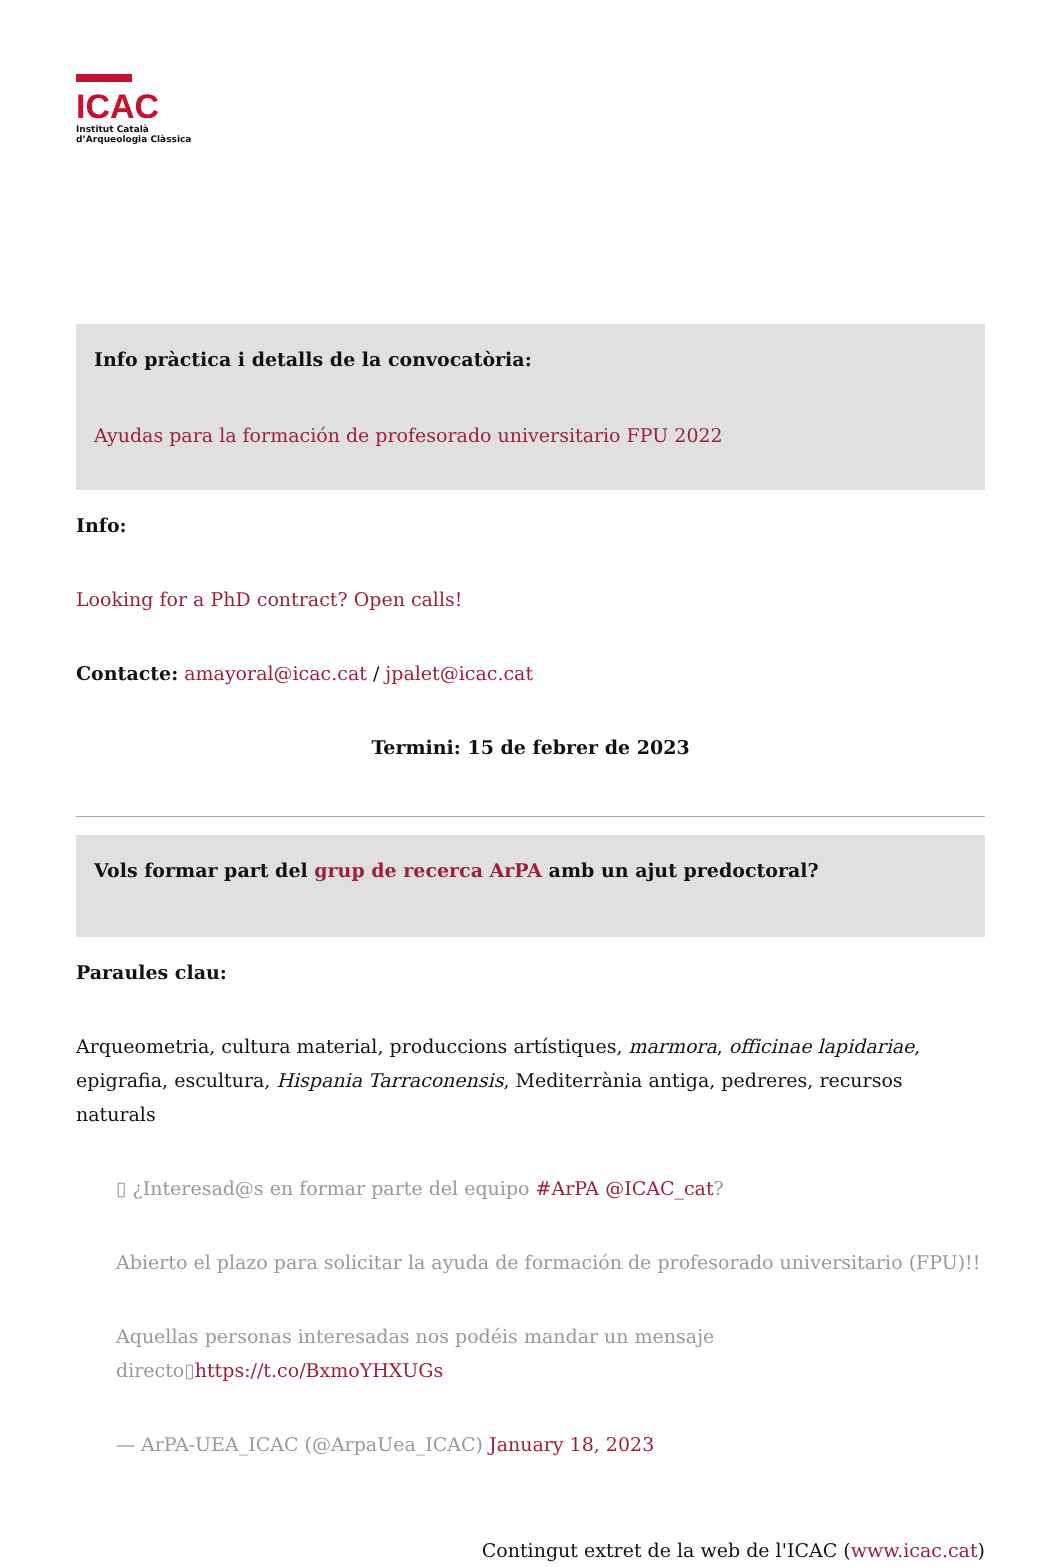ICAC
Institut Català
d’Arqueologia Clàssica
Info pràctica i detalls de la convocatòria:
Ayudas para la formación de profesorado universitario FPU 2022
Info:
Looking for a PhD contract? Open calls!
Contacte: amayoral@icac.cat / jpalet@icac.cat
Termini: 15 de febrer de 2023
Vols formar part del grup de recerca ArPA amb un ajut predoctoral?
Paraules clau:
Arqueometria, cultura material, produccions artístiques, marmora, officinae lapidariae, epigrafia, escultura, Hispania Tarraconensis, Mediterrània antiga, pedreres, recursos naturals
▯ ¿Interesad@s en formar parte del equipo #ArPA @ICAC_cat?
Abierto el plazo para solicitar la ayuda de formación de profesorado universitario (FPU)!!
Aquellas personas interesadas nos podéis mandar un mensaje directo▯https://t.co/BxmoYHXUGs
— ArPA-UEA_ICAC (@ArpaUea_ICAC) January 18, 2023
Contingut extret de la web de l'ICAC (www.icac.cat)